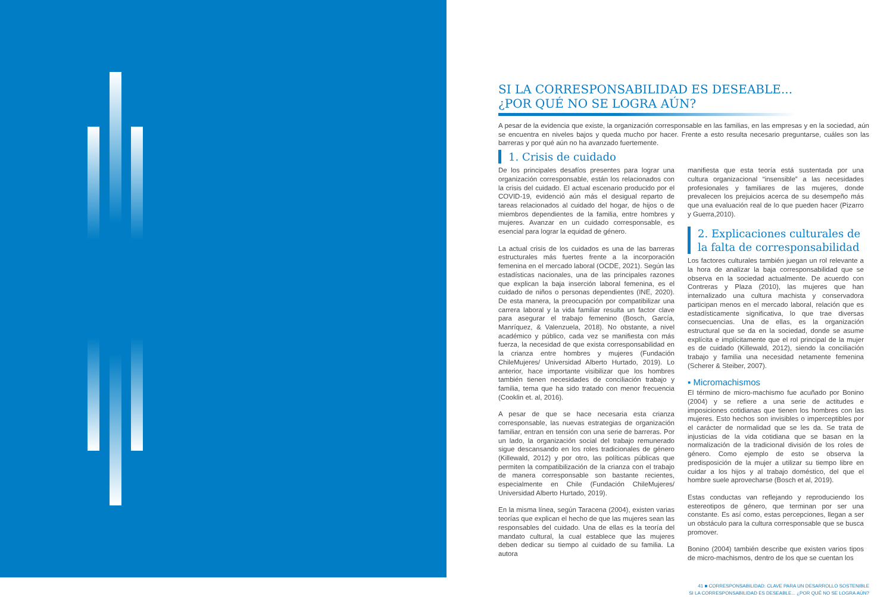SI LA CORRESPONSABILIDAD ES DESEABLE...
¿POR QUÉ NO SE LOGRA AÚN?
A pesar de la evidencia que existe, la organización corresponsable en las familias, en las empresas y en la sociedad, aún se encuentra en niveles bajos y queda mucho por hacer. Frente a esto resulta necesario preguntarse, cuáles son las barreras y por qué aún no ha avanzado fuertemente.
1. Crisis de cuidado
De los principales desafíos presentes para lograr una organización corresponsable, están los relacionados con la crisis del cuidado. El actual escenario producido por el COVID-19, evidenció aún más el desigual reparto de tareas relacionados al cuidado del hogar, de hijos o de miembros dependientes de la familia, entre hombres y mujeres. Avanzar en un cuidado corresponsable, es esencial para lograr la equidad de género.
La actual crisis de los cuidados es una de las barreras estructurales más fuertes frente a la incorporación femenina en el mercado laboral (OCDE, 2021). Según las estadísticas nacionales, una de las principales razones que explican la baja inserción laboral femenina, es el cuidado de niños o personas dependientes (INE, 2020). De esta manera, la preocupación por compatibilizar una carrera laboral y la vida familiar resulta un factor clave para asegurar el trabajo femenino (Bosch, García, Manríquez, & Valenzuela, 2018). No obstante, a nivel académico y público, cada vez se manifiesta con más fuerza, la necesidad de que exista corresponsabilidad en la crianza entre hombres y mujeres (Fundación ChileMujeres/ Universidad Alberto Hurtado, 2019). Lo anterior, hace importante visibilizar que los hombres también tienen necesidades de conciliación trabajo y familia, tema que ha sido tratado con menor frecuencia (Cooklin et. al, 2016).
A pesar de que se hace necesaria esta crianza corresponsable, las nuevas estrategias de organización familiar, entran en tensión con una serie de barreras. Por un lado, la organización social del trabajo remunerado sigue descansando en los roles tradicionales de género (Killewald, 2012) y por otro, las políticas públicas que permiten la compatibilización de la crianza con el trabajo de manera corresponsable son bastante recientes, especialmente en Chile (Fundación ChileMujeres/ Universidad Alberto Hurtado, 2019).
En la misma línea, según Taracena (2004), existen varias teorías que explican el hecho de que las mujeres sean las responsables del cuidado. Una de ellas es la teoría del mandato cultural, la cual establece que las mujeres deben dedicar su tiempo al cuidado de su familia. La autora
manifiesta que esta teoría está sustentada por una cultura organizacional “insensible” a las necesidades profesionales y familiares de las mujeres, donde prevalecen los prejuicios acerca de su desempeño más que una evaluación real de lo que pueden hacer (Pizarro y Guerra,2010).
2. Explicaciones culturales de la falta de corresponsabilidad
Los factores culturales también juegan un rol relevante a la hora de analizar la baja corresponsabilidad que se observa en la sociedad actualmente. De acuerdo con Contreras y Plaza (2010), las mujeres que han internalizado una cultura machista y conservadora participan menos en el mercado laboral, relación que es estadísticamente significativa, lo que trae diversas consecuencias. Una de ellas, es la organización estructural que se da en la sociedad, donde se asume explícita e implícitamente que el rol principal de la mujer es de cuidado (Killewald, 2012), siendo la conciliación trabajo y familia una necesidad netamente femenina (Scherer & Steiber, 2007).
▪ Micromachismos
El término de micro-machismo fue acuñado por Bonino (2004) y se refiere a una serie de actitudes e imposiciones cotidianas que tienen los hombres con las mujeres. Esto hechos son invisibles o imperceptibles por el carácter de normalidad que se les da. Se trata de injusticias de la vida cotidiana que se basan en la normalización de la tradicional división de los roles de género. Como ejemplo de esto se observa la predisposición de la mujer a utilizar su tiempo libre en cuidar a los hijos y al trabajo doméstico, del que el hombre suele aprovecharse (Bosch et al, 2019).
Estas conductas van reflejando y reproduciendo los estereotipos de género, que terminan por ser una constante. Es así como, estas percepciones, llegan a ser un obstáculo para la cultura corresponsable que se busca promover.
Bonino (2004) también describe que existen varios tipos de micro-machismos, dentro de los que se cuentan los
41 ■ CORRESPONSABILIDAD: CLAVE PARA UN DESARROLLO SOSTENIBLE
SI LA CORRESPONSABILIDAD ES DESEABLE... ¿POR QUÉ NO SE LOGRA AÚN?